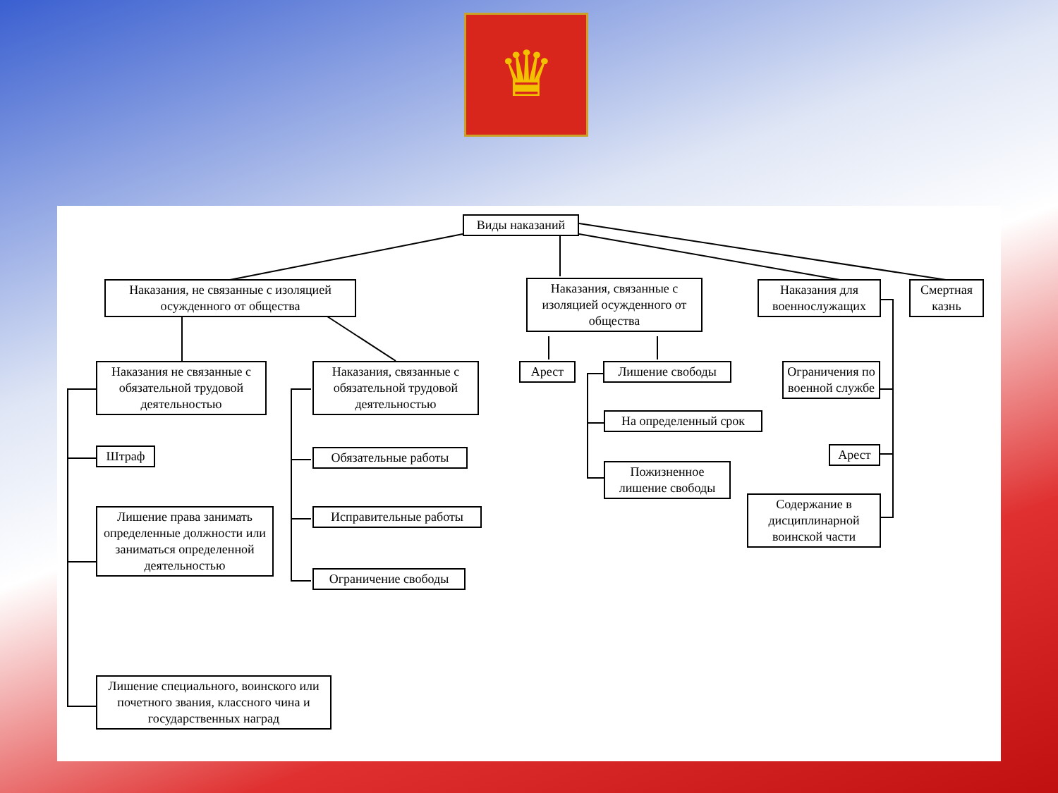♛
Виды наказаний
Наказания, не связанные с изоляцией осужденного от общества
Наказания, связанные с изоляцией осужденного от общества
Наказания для военнослужащих
Смертная казнь
Наказания не связанные с обязательной трудовой деятельностью
Наказания, связанные с обязательной трудовой деятельностью
Арест Лишение свободы
Ограничения по военной службе
Штраф Обязательные работы
На определенный срок
Арест
Пожизненное лишение свободы
Лишение права занимать определенные должности или заниматься определенной деятельностью
Исправительные работы
Содержание в дисциплинарной воинской части
Ограничение свободы
Лишение специального, воинского или почетного звания, классного чина и государственных наград